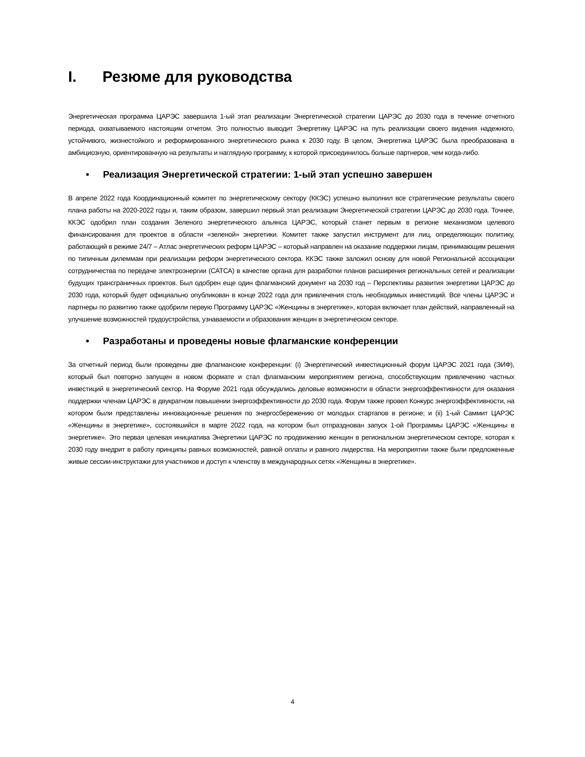I. Резюме для руководства
Энергетическая программа ЦАРЭС завершила 1-ый этап реализации Энергетической стратегии ЦАРЭС до 2030 года в течение отчетного периода, охватываемого настоящим отчетом. Это полностью выводит Энергетику ЦАРЭС на путь реализации своего видения надежного, устойчивого, жизнестойкого и реформированного энергетического рынка к 2030 году. В целом, Энергетика ЦАРЭС была преобразована в амбициозную, ориентированную на результаты и наглядную программу, к которой присоединилось больше партнеров, чем когда-либо.
• Реализация Энергетической стратегии: 1-ый этап успешно завершен
В апреле 2022 года Координационный комитет по энергетическому сектору (ККЭС) успешно выполнил все стратегические результаты своего плана работы на 2020-2022 годы и, таким образом, завершил первый этап реализации Энергетической стратегии ЦАРЭС до 2030 года. Точнее, ККЭС одобрил план создания Зеленого энергетического альянса ЦАРЭС, который станет первым в регионе механизмом целевого финансирования для проектов в области «зеленой» энергетики. Комитет также запустил инструмент для лиц, определяющих политику, работающий в режиме 24/7 – Атлас энергетических реформ ЦАРЭС – который направлен на оказание поддержки лицам, принимающим решения по типичным дилеммам при реализации реформ энергетического сектора. ККЭС также заложил основу для новой Региональной ассоциации сотрудничества по передаче электроэнергии (САТСА) в качестве органа для разработки планов расширения региональных сетей и реализации будущих трансграничных проектов. Был одобрен еще один флагманский документ на 2030 год – Перспективы развития энергетики ЦАРЭС до 2030 года, который будет официально опубликован в конце 2022 года для привлечения столь необходимых инвестиций. Все члены ЦАРЭС и партнеры по развитию также одобрили первую Программу ЦАРЭС «Женщины в энергетике», которая включает план действий, направленный на улучшение возможностей трудоустройства, узнаваемости и образования женщин в энергетическом секторе.
• Разработаны и проведены новые флагманские конференции
За отчетный период были проведены две флагманские конференции: (i) Энергетический инвестиционный форум ЦАРЭС 2021 года (ЭИФ), который был повторно запущен в новом формате и стал флагманским мероприятием региона, способствующим привлечению частных инвестиций в энергетический сектор. На Форуме 2021 года обсуждались деловые возможности в области энергоэффективности для оказания поддержки членам ЦАРЭС в двукратном повышении энергоэффективности до 2030 года. Форум также провел Конкурс энергоэффективности, на котором были представлены инновационные решения по энергосбережению от молодых стартапов в регионе; и (ii) 1-ый Саммит ЦАРЭС «Женщины в энергетике», состоявшийся в марте 2022 года, на котором был отпразднован запуск 1-ой Программы ЦАРЭС «Женщины в энергетике». Это первая целевая инициатива Энергетики ЦАРЭС по продвижению женщин в региональном энергетическом секторе, которая к 2030 году внедрит в работу принципы равных возможностей, равной оплаты и равного лидерства. На мероприятии также были предложенные живые сессии-инструктажи для участников и доступ к членству в международных сетях «Женщины в энергетике».
4